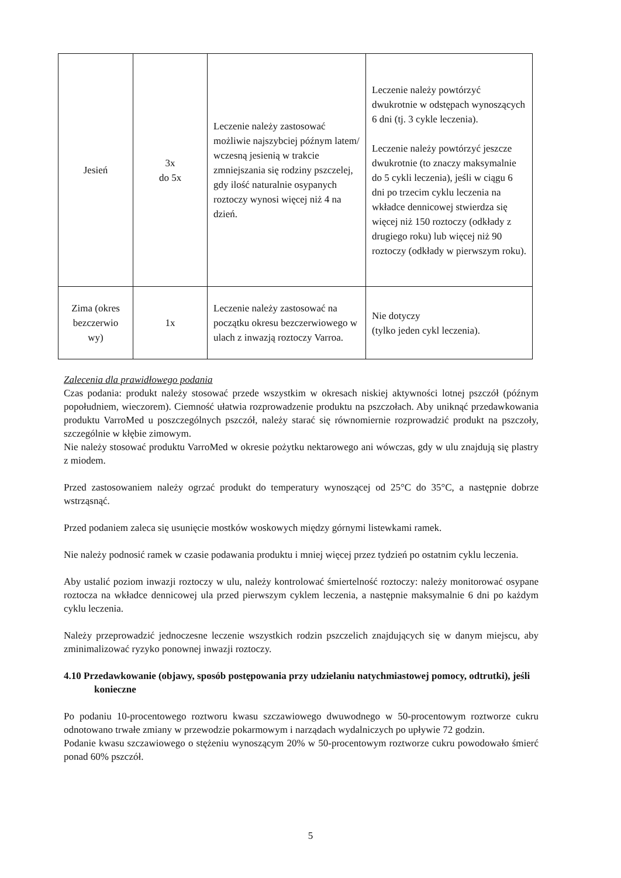| Jesień | 3x do 5x | Leczenie należy zastosować możliwie najszybciej późnym latem/ wczesną jesienią w trakcie zmniejszania się rodziny pszczelej, gdy ilość naturalnie osypanych roztoczy wynosi więcej niż 4 na dzień. | Leczenie należy powtórzyć dwukrotnie w odstępach wynoszących 6 dni (tj. 3 cykle leczenia). Leczenie należy powtórzyć jeszcze dwukrotnie (to znaczy maksymalnie do 5 cykli leczenia), jeśli w ciągu 6 dni po trzecim cyklu leczenia na wkładce dennicowej stwierdza się więcej niż 150 roztoczy (odkłady z drugiego roku) lub więcej niż 90 roztoczy (odkłady w pierwszym roku). |
| Zima (okres bezczerwio wy) | 1x | Leczenie należy zastosować na początku okresu bezczerwiowego w ulach z inwazją roztoczy Varroa. | Nie dotyczy (tylko jeden cykl leczenia). |
Zalecenia dla prawidłowego podania
Czas podania: produkt należy stosować przede wszystkim w okresach niskiej aktywności lotnej pszczół (późnym popołudniem, wieczorem). Ciemność ułatwia rozprowadzenie produktu na pszczołach. Aby uniknąć przedawkowania produktu VarroMed u poszczególnych pszczół, należy starać się równomiernie rozprowadzić produkt na pszczoły, szczególnie w kłębie zimowym.
Nie należy stosować produktu VarroMed w okresie pożytku nektarowego ani wówczas, gdy w ulu znajdują się plastry z miodem.
Przed zastosowaniem należy ogrzać produkt do temperatury wynoszącej od 25°C do 35°C, a następnie dobrze wstrząsnąć.
Przed podaniem zaleca się usunięcie mostków woskowych między górnymi listewkami ramek.
Nie należy podnosić ramek w czasie podawania produktu i mniej więcej przez tydzień po ostatnim cyklu leczenia.
Aby ustalić poziom inwazji roztoczy w ulu, należy kontrolować śmiertelność roztoczy: należy monitorować osypane roztocza na wkładce dennicowej ula przed pierwszym cyklem leczenia, a następnie maksymalnie 6 dni po każdym cyklu leczenia.
Należy przeprowadzić jednoczesne leczenie wszystkich rodzin pszczelich znajdujących się w danym miejscu, aby zminimalizować ryzyko ponownej inwazji roztoczy.
4.10 Przedawkowanie (objawy, sposób postępowania przy udzielaniu natychmiastowej pomocy, odtrutki), jeśli konieczne
Po podaniu 10-procentowego roztworu kwasu szczawiowego dwuwodnego w 50-procentowym roztworze cukru odnotowano trwałe zmiany w przewodzie pokarmowym i narządach wydalniczych po upływie 72 godzin.
Podanie kwasu szczawiowego o stężeniu wynoszącym 20% w 50-procentowym roztworze cukru powodowało śmierć ponad 60% pszczół.
5